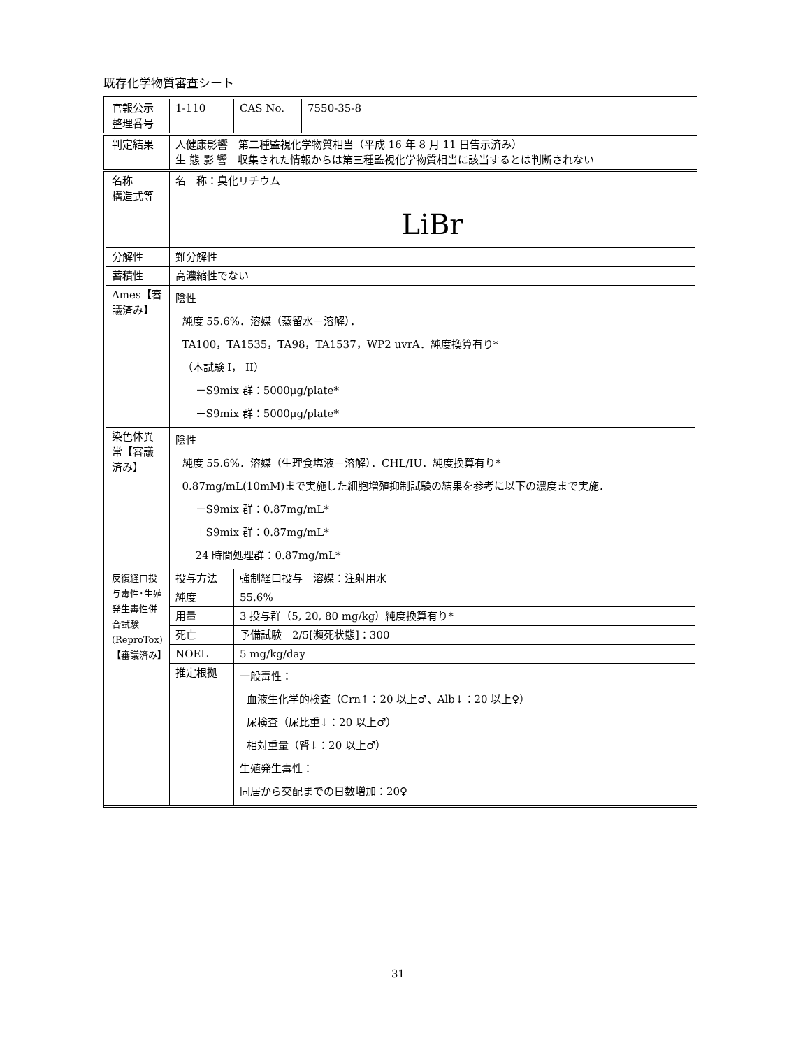既存化学物質審査シート
| 官報公示 整理番号 | 1-110 | | CAS No. | 7550-35-8 |
| 判定結果 | 人健康影響 第二種監視化学物質相当（平成 16 年 8 月 11 日告示済み） 生 態 影 響 収集された情報からは第三種監視化学物質相当に該当するとは判断されない | | | |
| 名称 構造式等 | 名 称：臭化リチウム LiBr | | | |
| 分解性 | 難分解性 | | | |
| 蓄積性 | 高濃縮性でない | | | |
| Ames【審議済み】 | 陰性 純度 55.6%．溶媒（蒸留水－溶解）． TA100，TA1535，TA98，TA1537，WP2 uvrA．純度換算有り* （本試験 I， II） －S9mix 群：5000μg/plate* ＋S9mix 群：5000μg/plate* | | | |
| 染色体異常【審議済み】 | 陰性 純度 55.6%．溶媒（生理食塩液－溶解）．CHL/IU．純度換算有り* 0.87mg/mL(10mM)まで実施した細胞増殖抑制試験の結果を参考に以下の濃度まで実施． －S9mix 群：0.87mg/mL* ＋S9mix 群：0.87mg/mL* 24 時間処理群：0.87mg/mL* | | | |
| 反復経口投与毒性･生殖発生毒性併合試験(ReproTox)【審議済み】 | 投与方法 | 強制経口投与 溶媒：注射用水 | | |
| | 純度 | 55.6% | | |
| | 用量 | 3 投与群（5, 20, 80 mg/kg）純度換算有り* | | |
| | 死亡 | 予備試験 2/5[瀕死状態]：300 | | |
| | NOEL | 5 mg/kg/day | | |
| | 推定根拠 | 一般毒性： 血液生化学的検査（Crn↑：20 以上♂、Alb↓：20 以上♀） 尿検査（尿比重↓：20 以上♂） 相対重量（腎↓：20 以上♂） 生殖発生毒性： 同居から交配までの日数増加：20♀ | | |
31